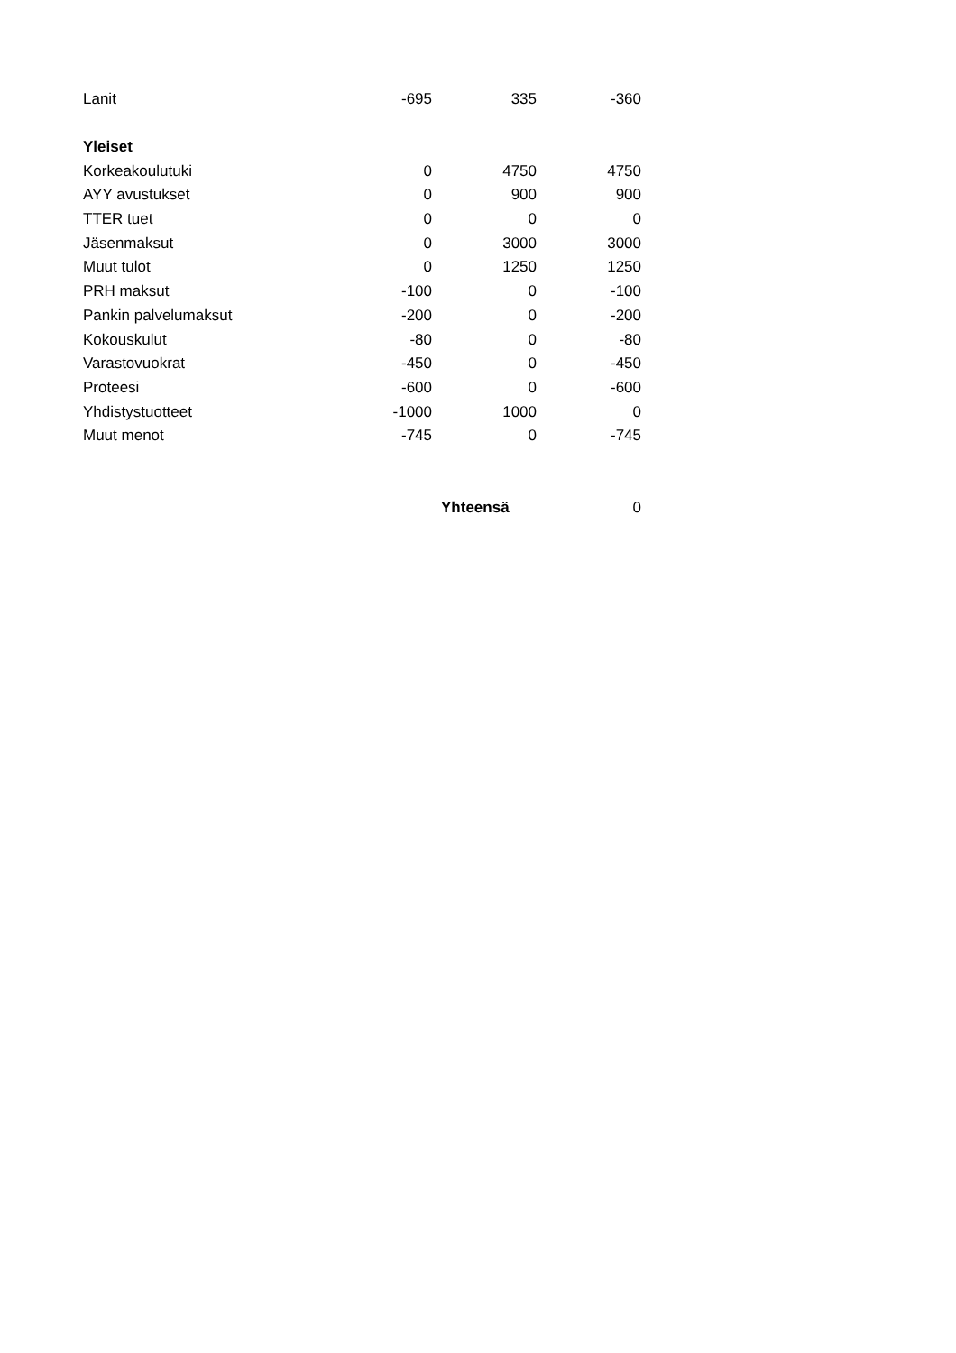| Lanit | -695 | 335 | -360 |
| Yleiset | | | |
| Korkeakoulutuki | 0 | 4750 | 4750 |
| AYY avustukset | 0 | 900 | 900 |
| TTER tuet | 0 | 0 | 0 |
| Jäsenmaksut | 0 | 3000 | 3000 |
| Muut tulot | 0 | 1250 | 1250 |
| PRH maksut | -100 | 0 | -100 |
| Pankin palvelumaksut | -200 | 0 | -200 |
| Kokouskulut | -80 | 0 | -80 |
| Varastovuokrat | -450 | 0 | -450 |
| Proteesi | -600 | 0 | -600 |
| Yhdistystuotteet | -1000 | 1000 | 0 |
| Muut menot | -745 | 0 | -745 |
| | | Yhteensä | 0 |